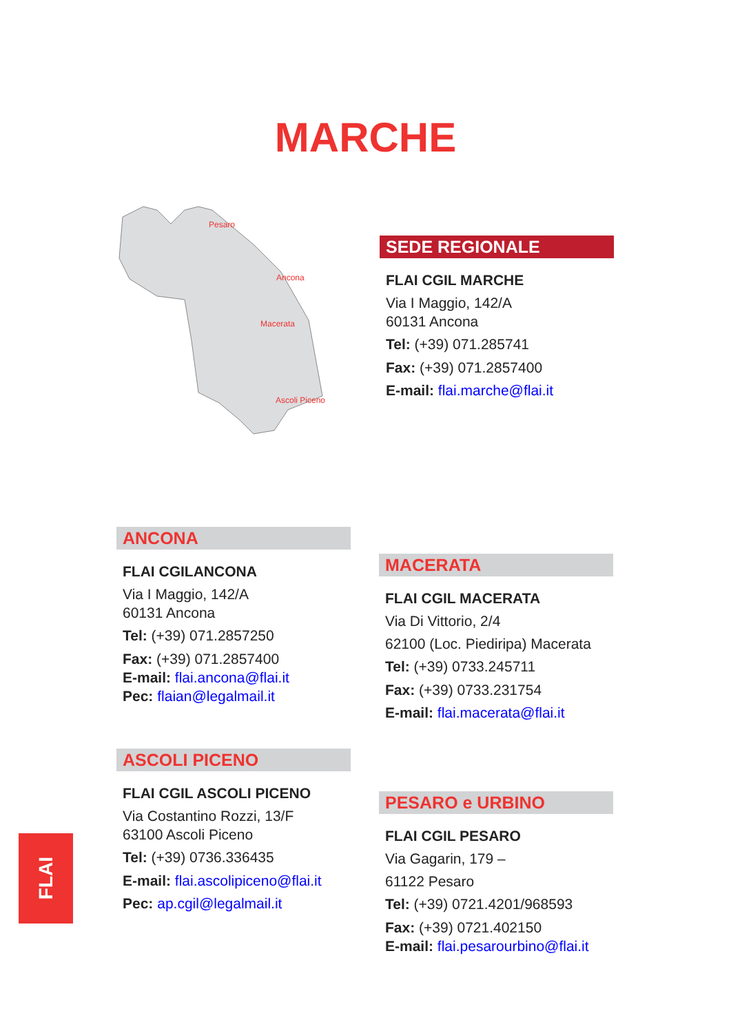MARCHE
Pesaro
Ancona
Macerata
Ascoli Piceno
SEDE REGIONALE
FLAI CGIL MARCHE
Via I Maggio, 142/A
60131 Ancona
Tel: (+39) 071.285741
Fax: (+39) 071.2857400
E-mail: flai.marche@flai.it
ANCONA
FLAI CGILANCONA
Via I Maggio, 142/A
60131 Ancona
Tel: (+39) 071.2857250
Fax: (+39) 071.2857400
E-mail: flai.ancona@flai.it
Pec: flaian@legalmail.it
MACERATA
FLAI CGIL MACERATA
Via Di Vittorio, 2/4
62100 (Loc. Piediripa) Macerata
Tel: (+39) 0733.245711
Fax: (+39) 0733.231754
E-mail: flai.macerata@flai.it
ASCOLI PICENO
FLAI CGIL ASCOLI PICENO
Via Costantino Rozzi, 13/F
63100 Ascoli Piceno
Tel: (+39) 0736.336435
E-mail: flai.ascolipiceno@flai.it
Pec: ap.cgil@legalmail.it
PESARO e URBINO
FLAI CGIL PESARO
Via Gagarin, 179 –
61122 Pesaro
Tel: (+39) 0721.4201/968593
Fax: (+39) 0721.402150
E-mail: flai.pesarourbino@flai.it
FLAI